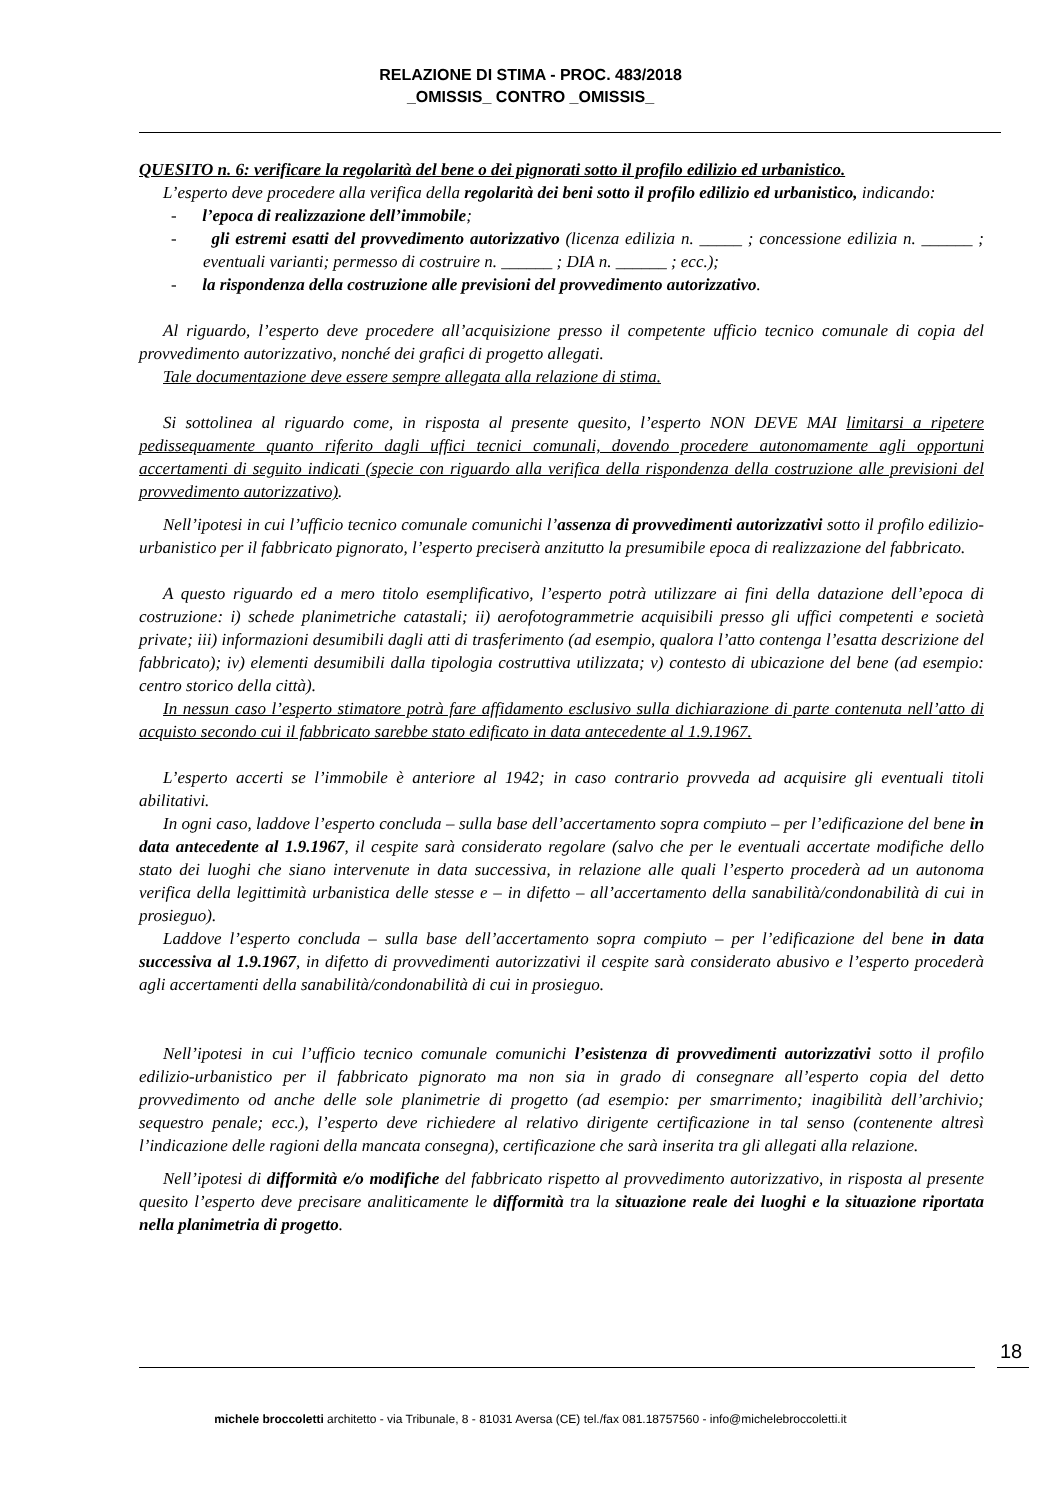RELAZIONE DI STIMA - PROC. 483/2018
_OMISSIS_ CONTRO _OMISSIS_
QUESITO n. 6: verificare la regolarità del bene o dei pignorati sotto il profilo edilizio ed urbanistico.
L’esperto deve procedere alla verifica della regolarità dei beni sotto il profilo edilizio ed urbanistico, indicando:
- l’epoca di realizzazione dell’immobile;
- gli estremi esatti del provvedimento autorizzativo (licenza edilizia n. _____ ; concessione edilizia n. ______ ; eventuali varianti; permesso di costruire n. ______ ; DIA n. ______ ; ecc.);
- la rispondenza della costruzione alle previsioni del provvedimento autorizzativo.
Al riguardo, l’esperto deve procedere all’acquisizione presso il competente ufficio tecnico comunale di copia del provvedimento autorizzativo, nonché dei grafici di progetto allegati.
Tale documentazione deve essere sempre allegata alla relazione di stima.
Si sottolinea al riguardo come, in risposta al presente quesito, l’esperto NON DEVE MAI limitarsi a ripetere pedissequamente quanto riferito dagli uffici tecnici comunali, dovendo procedere autonomamente agli opportuni accertamenti di seguito indicati (specie con riguardo alla verifica della rispondenza della costruzione alle previsioni del provvedimento autorizzativo).
Nell’ipotesi in cui l’ufficio tecnico comunale comunichi l’assenza di provvedimenti autorizzativi sotto il profilo edilizio-urbanistico per il fabbricato pignorato, l’esperto preciserà anzitutto la presumibile epoca di realizzazione del fabbricato.
A questo riguardo ed a mero titolo esemplificativo, l’esperto potrà utilizzare ai fini della datazione dell’epoca di costruzione: i) schede planimetriche catastali; ii) aerofotogrammetrie acquisibili presso gli uffici competenti e società private; iii) informazioni desumibili dagli atti di trasferimento (ad esempio, qualora l’atto contenga l’esatta descrizione del fabbricato); iv) elementi desumibili dalla tipologia costruttiva utilizzata; v) contesto di ubicazione del bene (ad esempio: centro storico della città).
In nessun caso l’esperto stimatore potrà fare affidamento esclusivo sulla dichiarazione di parte contenuta nell’atto di acquisto secondo cui il fabbricato sarebbe stato edificato in data antecedente al 1.9.1967.
L’esperto accerti se l’immobile è anteriore al 1942; in caso contrario provveda ad acquisire gli eventuali titoli abilitativi.
In ogni caso, laddove l’esperto concluda – sulla base dell’accertamento sopra compiuto – per l’edificazione del bene in data antecedente al 1.9.1967, il cespite sarà considerato regolare (salvo che per le eventuali accertate modifiche dello stato dei luoghi che siano intervenute in data successiva, in relazione alle quali l’esperto procederà ad un autonoma verifica della legittimità urbanistica delle stesse e – in difetto – all’accertamento della sanabilità/condonabilità di cui in prosieguo).
Laddove l’esperto concluda – sulla base dell’accertamento sopra compiuto – per l’edificazione del bene in data successiva al 1.9.1967, in difetto di provvedimenti autorizzativi il cespite sarà considerato abusivo e l’esperto procederà agli accertamenti della sanabilità/condonabilità di cui in prosieguo.
Nell’ipotesi in cui l’ufficio tecnico comunale comunichi l’esistenza di provvedimenti autorizzativi sotto il profilo edilizio-urbanistico per il fabbricato pignorato ma non sia in grado di consegnare all’esperto copia del detto provvedimento od anche delle sole planimetrie di progetto (ad esempio: per smarrimento; inagibilità dell’archivio; sequestro penale; ecc.), l’esperto deve richiedere al relativo dirigente certificazione in tal senso (contenente altresì l’indicazione delle ragioni della mancata consegna), certificazione che sarà inserita tra gli allegati alla relazione.
Nell’ipotesi di difformità e/o modifiche del fabbricato rispetto al provvedimento autorizzativo, in risposta al presente quesito l’esperto deve precisare analiticamente le difformità tra la situazione reale dei luoghi e la situazione riportata nella planimetria di progetto.
18
michele broccoletti architetto - via Tribunale, 8 - 81031 Aversa (CE) tel./fax 081.18757560 - info@michelebroccoletti.it